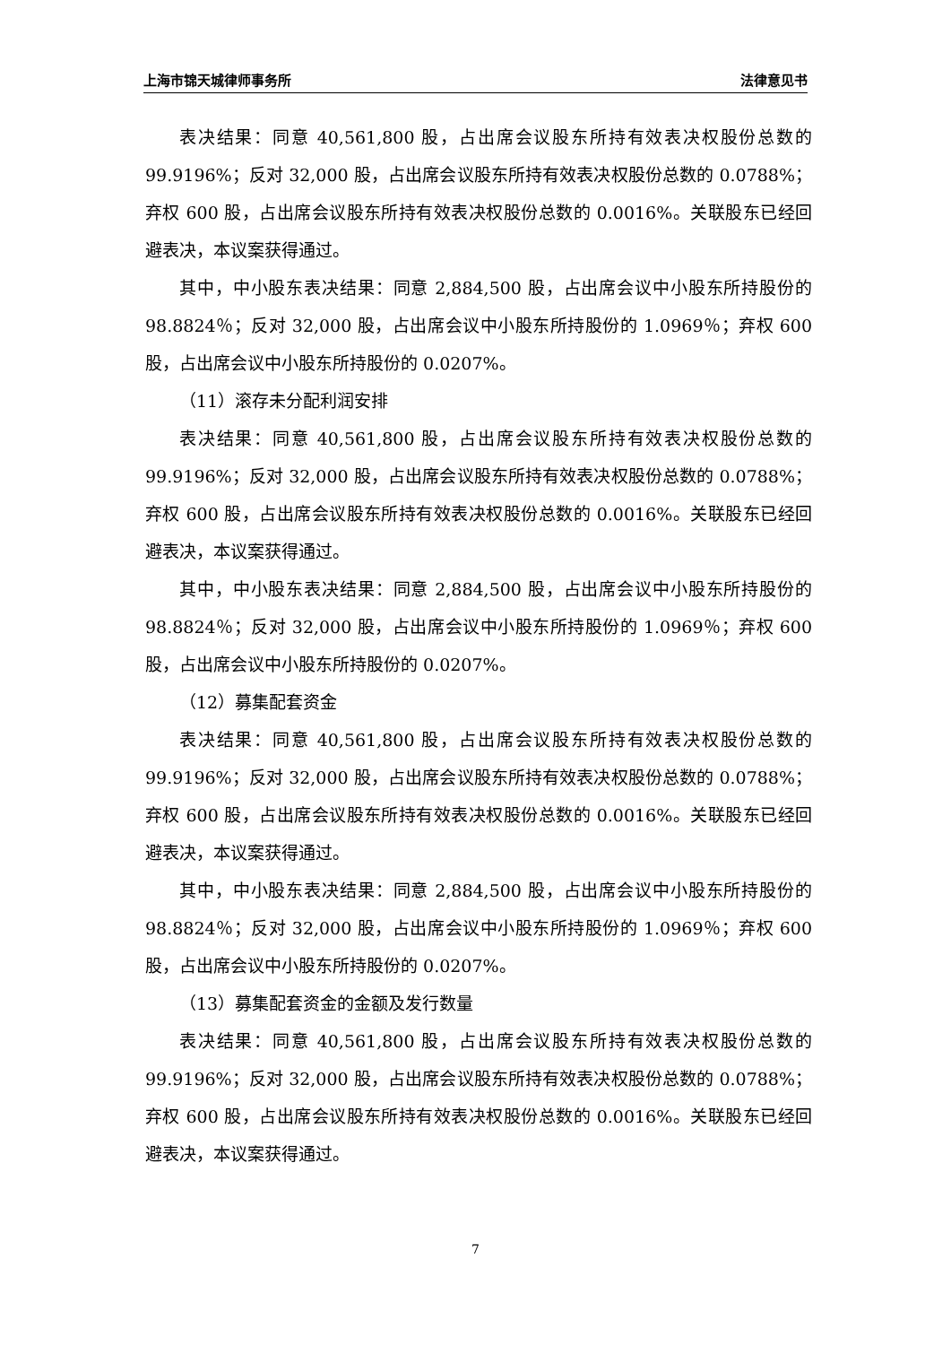上海市锦天城律师事务所 法律意见书
表决结果：同意 40,561,800 股，占出席会议股东所持有效表决权股份总数的 99.9196%；反对 32,000 股，占出席会议股东所持有效表决权股份总数的 0.0788%；弃权 600 股，占出席会议股东所持有效表决权股份总数的 0.0016%。关联股东已经回避表决，本议案获得通过。
其中，中小股东表决结果：同意 2,884,500 股，占出席会议中小股东所持股份的 98.8824％；反对 32,000 股，占出席会议中小股东所持股份的 1.0969％；弃权 600 股，占出席会议中小股东所持股份的 0.0207%。
（11）滚存未分配利润安排
表决结果：同意 40,561,800 股，占出席会议股东所持有效表决权股份总数的 99.9196%；反对 32,000 股，占出席会议股东所持有效表决权股份总数的 0.0788%；弃权 600 股，占出席会议股东所持有效表决权股份总数的 0.0016%。关联股东已经回避表决，本议案获得通过。
其中，中小股东表决结果：同意 2,884,500 股，占出席会议中小股东所持股份的 98.8824％；反对 32,000 股，占出席会议中小股东所持股份的 1.0969％；弃权 600 股，占出席会议中小股东所持股份的 0.0207%。
（12）募集配套资金
表决结果：同意 40,561,800 股，占出席会议股东所持有效表决权股份总数的 99.9196%；反对 32,000 股，占出席会议股东所持有效表决权股份总数的 0.0788%；弃权 600 股，占出席会议股东所持有效表决权股份总数的 0.0016%。关联股东已经回避表决，本议案获得通过。
其中，中小股东表决结果：同意 2,884,500 股，占出席会议中小股东所持股份的 98.8824％；反对 32,000 股，占出席会议中小股东所持股份的 1.0969％；弃权 600 股，占出席会议中小股东所持股份的 0.0207%。
（13）募集配套资金的金额及发行数量
表决结果：同意 40,561,800 股，占出席会议股东所持有效表决权股份总数的 99.9196%；反对 32,000 股，占出席会议股东所持有效表决权股份总数的 0.0788%；弃权 600 股，占出席会议股东所持有效表决权股份总数的 0.0016%。关联股东已经回避表决，本议案获得通过。
7